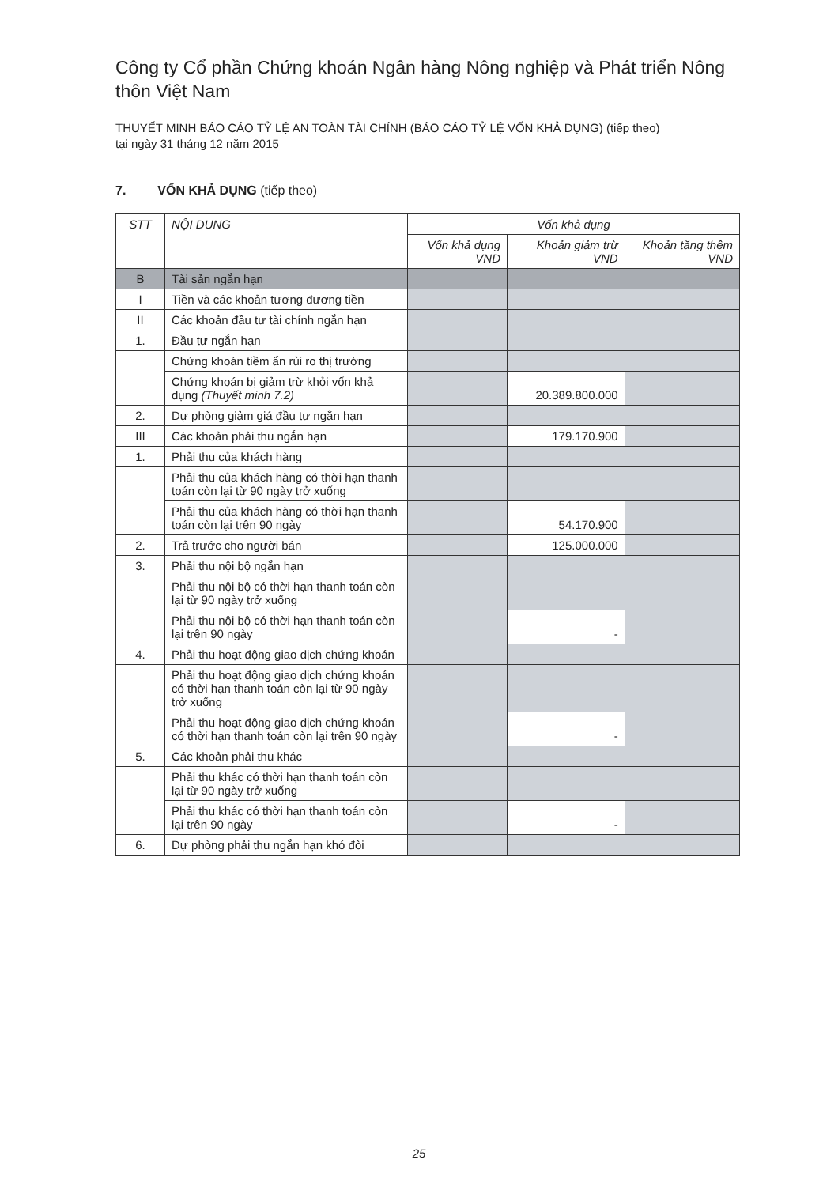Công ty Cổ phần Chứng khoán Ngân hàng Nông nghiệp và Phát triển Nông thôn Việt Nam
THUYẾT MINH BÁO CÁO TỶ LỆ AN TOÀN TÀI CHÍNH (BÁO CÁO TỶ LỆ VỐN KHẢ DỤNG) (tiếp theo)
tại ngày 31 tháng 12 năm 2015
7. VỐN KHẢ DỤNG (tiếp theo)
| STT | NỘI DUNG | Vốn khả dụng | | |
| --- | --- | --- | --- | --- |
| | | Vốn khả dụng VND | Khoản giảm trừ VND | Khoản tăng thêm VND |
| B | Tài sản ngắn hạn | | | |
| I | Tiền và các khoản tương đương tiền | | | |
| II | Các khoản đầu tư tài chính ngắn hạn | | | |
| 1. | Đầu tư ngắn hạn | | | |
| | Chứng khoán tiềm ẩn rủi ro thị trường | | | |
| | Chứng khoán bị giảm trừ khỏi vốn khả dụng (Thuyết minh 7.2) | | 20.389.800.000 | |
| 2. | Dự phòng giảm giá đầu tư ngắn hạn | | | |
| III | Các khoản phải thu ngắn hạn | | 179.170.900 | |
| 1. | Phải thu của khách hàng | | | |
| | Phải thu của khách hàng có thời hạn thanh toán còn lại từ 90 ngày trở xuống | | | |
| | Phải thu của khách hàng có thời hạn thanh toán còn lại trên 90 ngày | | 54.170.900 | |
| 2. | Trả trước cho người bán | | 125.000.000 | |
| 3. | Phải thu nội bộ ngắn hạn | | | |
| | Phải thu nội bộ có thời hạn thanh toán còn lại từ 90 ngày trở xuống | | | |
| | Phải thu nội bộ có thời hạn thanh toán còn lại trên 90 ngày | | - | |
| 4. | Phải thu hoạt động giao dịch chứng khoán | | | |
| | Phải thu hoạt động giao dịch chứng khoán có thời hạn thanh toán còn lại từ 90 ngày trở xuống | | | |
| | Phải thu hoạt động giao dịch chứng khoán có thời hạn thanh toán còn lại trên 90 ngày | | - | |
| 5. | Các khoản phải thu khác | | | |
| | Phải thu khác có thời hạn thanh toán còn lại từ 90 ngày trở xuống | | | |
| | Phải thu khác có thời hạn thanh toán còn lại trên 90 ngày | | - | |
| 6. | Dự phòng phải thu ngắn hạn khó đòi | | | |
25